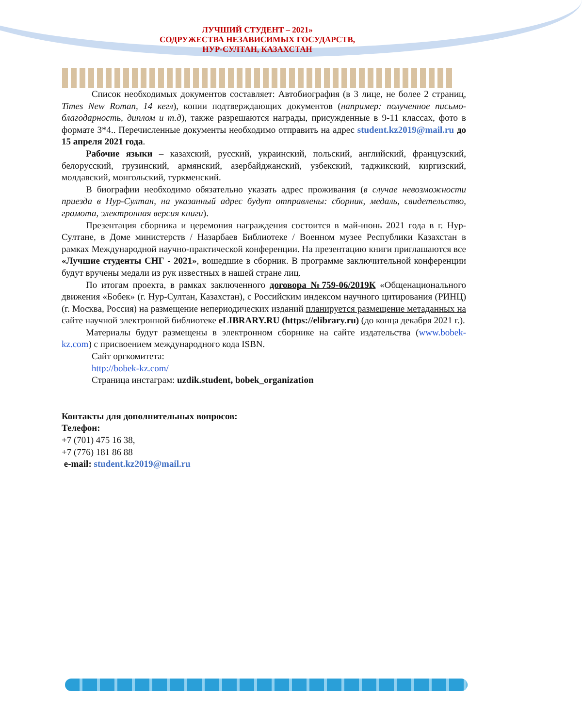ЛУЧШИЙ СТУДЕНТ – 2021»
СОДРУЖЕСТВА НЕЗАВИСИМЫХ ГОСУДАРСТВ,
НУР-СУЛТАН, КАЗАХСТАН
Список необходимых документов составляет: Автобиография (в 3 лице, не более 2 страниц, Times New Roman, 14 кегл), копии подтверждающих документов (например: полученное письмо-благодарность, диплом и т.д), также разрешаются награды, присужденные в 9-11 классах, фото в формате 3*4.. Перечисленные документы необходимо отправить на адрес student.kz2019@mail.ru до 15 апреля 2021 года.
Рабочие языки – казахский, русский, украинский, польский, английский, французский, белорусский, грузинский, армянский, азербайджанский, узбекский, таджикский, киргизский, молдавский, монгольский, туркменский.
В биографии необходимо обязательно указать адрес проживания (в случае невозможности приезда в Нур-Султан, на указанный адрес будут отправлены: сборник, медаль, свидетельство, грамота, электронная версия книги).
Презентация сборника и церемония награждения состоится в май-июнь 2021 года в г. Нур-Султане, в Доме министерств / Назарбаев Библиотеке / Военном музее Республики Казахстан в рамках Международной научно-практической конференции. На презентацию книги приглашаются все «Лучшие студенты СНГ - 2021», вошедшие в сборник. В программе заключительной конференции будут вручены медали из рук известных в нашей стране лиц.
По итогам проекта, в рамках заключенного договора №759-06/2019К «Общенационального движения «Бобек» (г. Нур-Султан, Казахстан), с Российским индексом научного цитирования (РИНЦ) (г. Москва, Россия) на размещение непериодических изданий планируется размещение метаданных на сайте научной электронной библиотеке eLIBRARY.RU (https://elibrary.ru) (до конца декабря 2021 г.).
Материалы будут размещены в электронном сборнике на сайте издательства (www.bobek-kz.com) с присвоением международного кода ISBN.
Сайт оргкомитета:
http://bobek-kz.com/
Страница инстаграм: uzdik.student, bobek_organization
Контакты для дополнительных вопросов:
Телефон:
+7 (701) 475 16 38,
+7 (776) 181 86 88
e-mail: student.kz2019@mail.ru